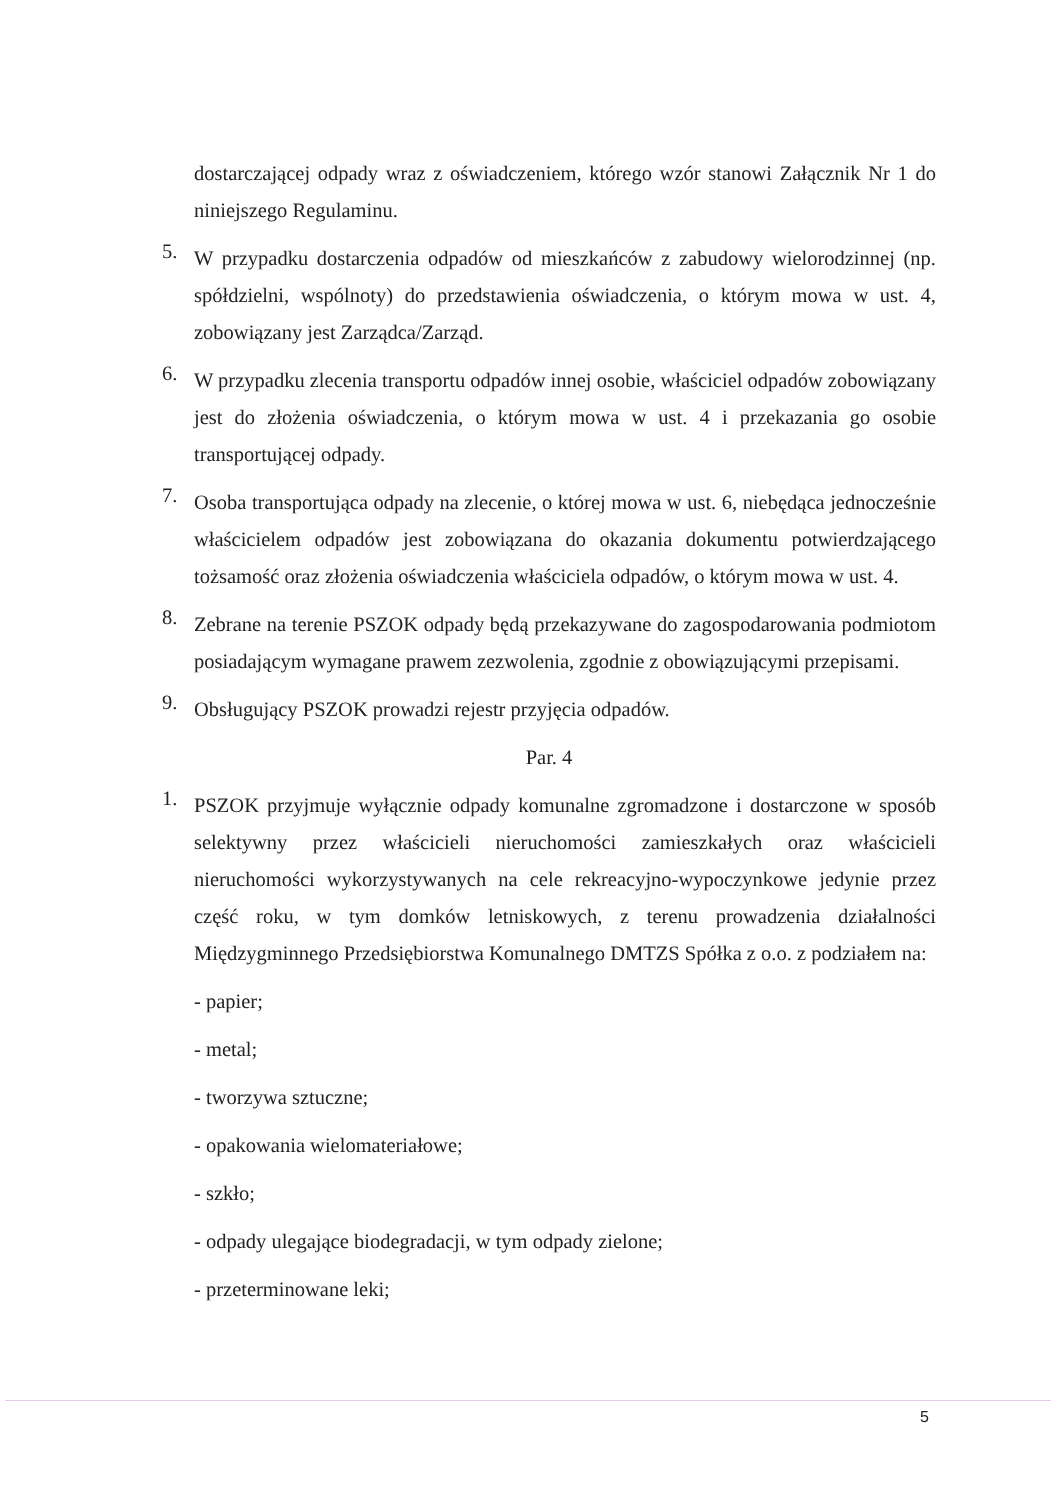dostarczającej odpady wraz z oświadczeniem, którego wzór stanowi Załącznik Nr 1 do niniejszego Regulaminu.
5.
W przypadku dostarczenia odpadów od mieszkańców z zabudowy wielorodzinnej (np. spółdzielni, wspólnoty) do przedstawienia oświadczenia, o którym mowa w ust. 4, zobowiązany jest Zarządca/Zarząd.
6.
W przypadku zlecenia transportu odpadów innej osobie, właściciel odpadów zobowiązany jest do złożenia oświadczenia, o którym mowa w ust. 4 i przekazania go osobie transportującej odpady.
7.
Osoba transportująca odpady na zlecenie, o której mowa w ust. 6, niebędąca jednocześnie właścicielem odpadów jest zobowiązana do okazania dokumentu potwierdzającego tożsamość oraz złożenia oświadczenia właściciela odpadów, o którym mowa w ust. 4.
8.
Zebrane na terenie PSZOK odpady będą przekazywane do zagospodarowania podmiotom posiadającym wymagane prawem zezwolenia, zgodnie z obowiązującymi przepisami.
9.
Obsługujący PSZOK prowadzi rejestr przyjęcia odpadów.
Par. 4
1.
PSZOK przyjmuje wyłącznie odpady komunalne zgromadzone i dostarczone w sposób selektywny przez właścicieli nieruchomości zamieszkałych oraz właścicieli nieruchomości wykorzystywanych na cele rekreacyjno-wypoczynkowe jedynie przez część roku, w tym domków letniskowych, z terenu prowadzenia działalności Międzygminnego Przedsiębiorstwa Komunalnego DMTZS Spółka z o.o. z podziałem na:
- papier;
- metal;
- tworzywa sztuczne;
- opakowania wielomateriałowe;
- szkło;
- odpady ulegające biodegradacji, w tym odpady zielone;
- przeterminowane leki;
5